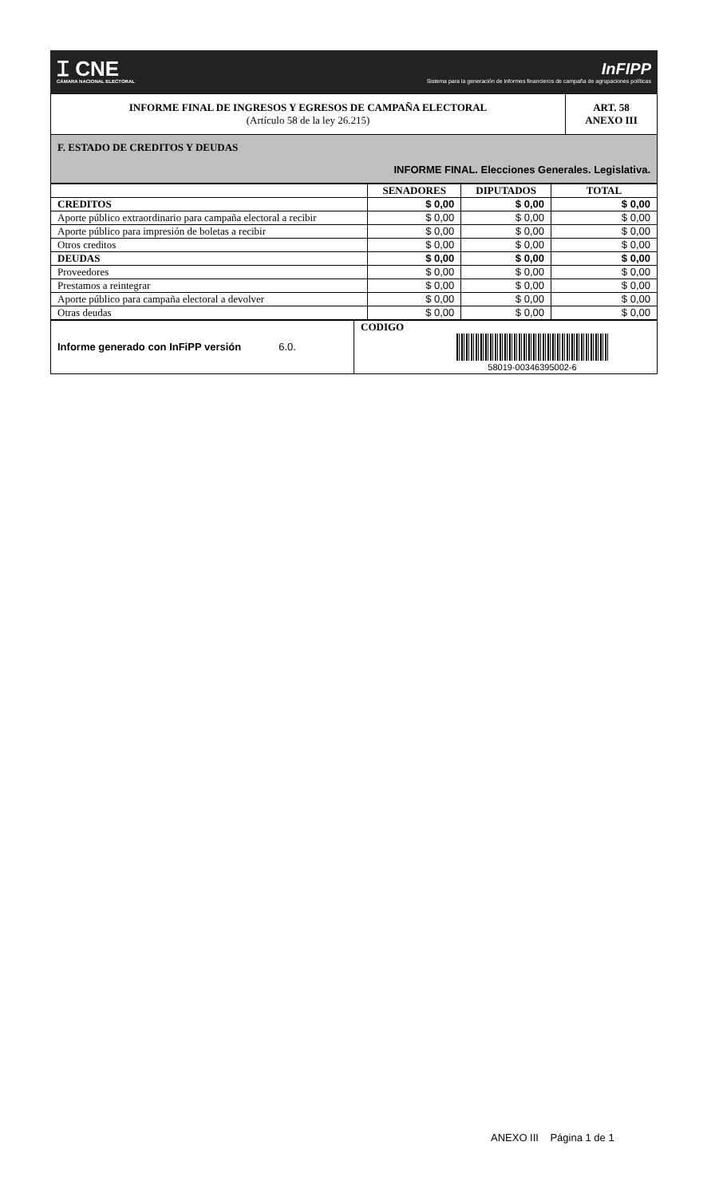ꕯ CNE
CÁMARA NACIONAL ELECTORAL
InFIPP
Sistema para la generación de informes financieros de campaña de agrupaciones políticas
| INFORME FINAL DE INGRESOS Y EGRESOS DE CAMPAÑA ELECTORAL (Artículo 58 de la ley 26.215) | ART. 58 ANEXO III |
| F. ESTADO DE CREDITOS Y DEUDAS INFORME FINAL. Elecciones Generales. Legislativa. | |
| | SENADORES | DIPUTADOS | TOTAL |
| --- | --- | --- | --- |
| CREDITOS | $ 0,00 | $ 0,00 | $ 0,00 |
| Aporte público extraordinario para campaña electoral a recibir | $ 0,00 | $ 0,00 | $ 0,00 |
| Aporte público para impresión de boletas a recibir | $ 0,00 | $ 0,00 | $ 0,00 |
| Otros creditos | $ 0,00 | $ 0,00 | $ 0,00 |
| DEUDAS | $ 0,00 | $ 0,00 | $ 0,00 |
| Proveedores | $ 0,00 | $ 0,00 | $ 0,00 |
| Prestamos a reintegrar | $ 0,00 | $ 0,00 | $ 0,00 |
| Aporte público para campaña electoral a devolver | $ 0,00 | $ 0,00 | $ 0,00 |
| Otras deudas | $ 0,00 | $ 0,00 | $ 0,00 |
| Informe generado con InFiPP versión 6.0. | CODIGO 58019-00346395002-6 |
ANEXO III Página 1 de 1